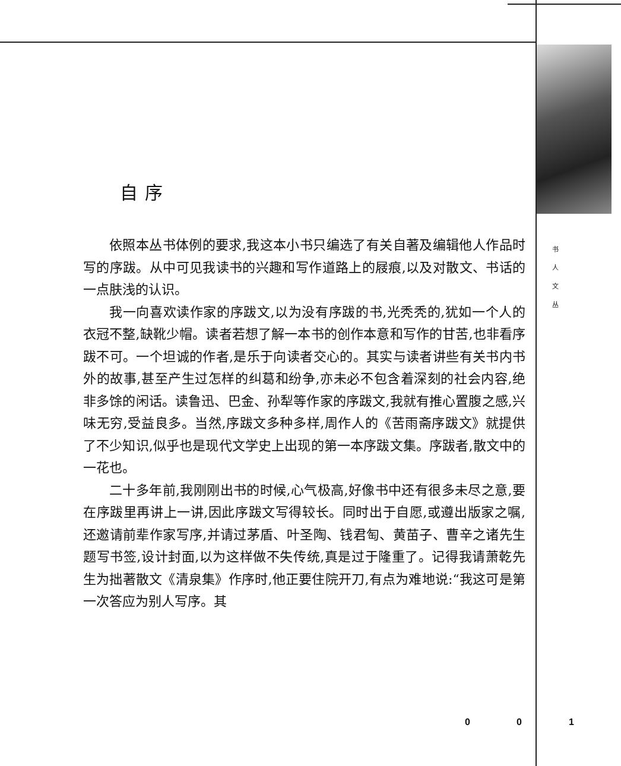自序
依照本丛书体例的要求,我这本小书只编选了有关自著及编辑他人作品时写的序跋。从中可见我读书的兴趣和写作道路上的屐痕,以及对散文、书话的一点肤浅的认识。
我一向喜欢读作家的序跋文,以为没有序跋的书,光秃秃的,犹如一个人的衣冠不整,缺靴少帽。读者若想了解一本书的创作本意和写作的甘苦,也非看序跋不可。一个坦诚的作者,是乐于向读者交心的。其实与读者讲些有关书内书外的故事,甚至产生过怎样的纠葛和纷争,亦未必不包含着深刻的社会内容,绝非多馀的闲话。读鲁迅、巴金、孙犁等作家的序跋文,我就有推心置腹之感,兴味无穷,受益良多。当然,序跋文多种多样,周作人的《苦雨斋序跋文》就提供了不少知识,似乎也是现代文学史上出现的第一本序跋文集。序跋者,散文中的一花也。
二十多年前,我刚刚出书的时候,心气极高,好像书中还有很多未尽之意,要在序跋里再讲上一讲,因此序跋文写得较长。同时出于自愿,或遵出版家之嘱,还邀请前辈作家写序,并请过茅盾、叶圣陶、钱君匋、黄苗子、曹辛之诸先生题写书签,设计封面,以为这样做不失传统,真是过于隆重了。记得我请萧乾先生为拙著散文《清泉集》作序时,他正要住院开刀,有点为难地说:“我这可是第一次答应为别人写序。其
书
人
文
丛
0 0 1